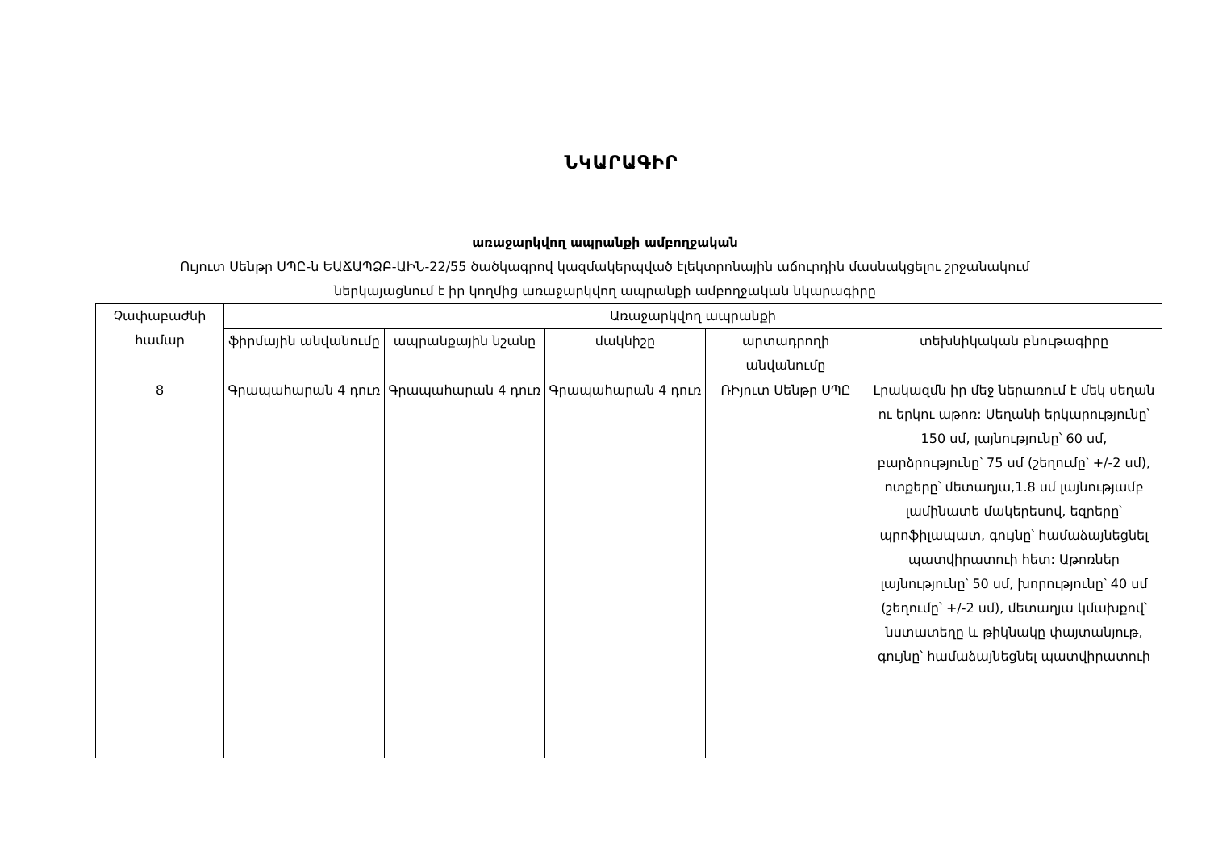ՆԿԱՐԱԳԻՐ
առաջարկվող ապրանքի ամբողջական
Ույուտ Սենթր ՍՊԸ-ն ԵԱՃԱՊՁԲ-ԱԻՆ-22/55 ծածկագրով կազմակերպված էլեկտրոնային աճուրդին մասնակցելու շրջանակում
ներկայացնում է իր կողմից առաջարկվող ապրանքի ամբողջական նկարագիրը
| Չափաբաժնի համար | Առաջարկվող ապրանքի | | | | |
| --- | --- | --- | --- | --- | --- |
| | ֆիրմային անվանումը | ապրանքային նշանը | մակնիշը | արտադրողի անվանումը | տեխնիկական բնութագիրը |
| 8 | Գրապահարան 4 դուռ | Գրապահարան 4 դուռ | Գրապահարան 4 դուռ | ՌԻյուտ Սենթր ՍՊԸ | Լրակազմն իր մեջ ներառում է մեկ սեղան ու երկու աթոռ: Սեղանի երկարությունը՝ 150 սմ, լայնությունը՝ 60 սմ, բարձրությունը՝ 75 սմ (շեղումը՝ +/-2 սմ), ոտքերը՝ մետաղյա,1.8 սմ լայնությամբ լամինատե մակերեսով, եզրերը՝ պրոֆիլապատ, գույնը՝ համաձայնեցնել պատվիրատուի հետ: Աթոռներ լայնությունը՝ 50 սմ, խորությունը՝ 40 սմ (շեղումը՝ +/-2 սմ), մետաղյա կմախքով՝ նստատեղը և թիկնակը փայտանյութ, գույնը՝ համաձայնեցնել պատվիրատուի |